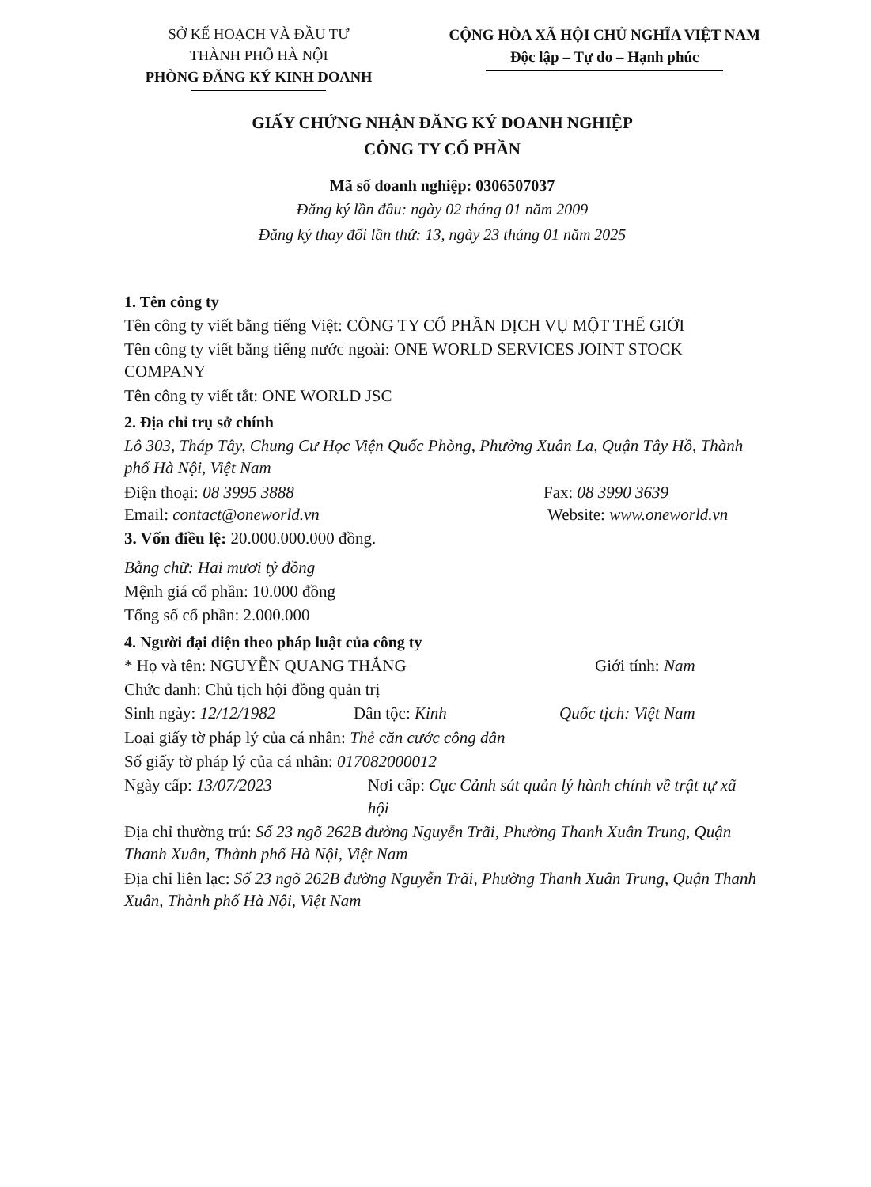SỞ KẾ HOẠCH VÀ ĐẦU TƯ
THÀNH PHỐ HÀ NỘI
PHÒNG ĐĂNG KÝ KINH DOANH
CỘNG HÒA XÃ HỘI CHỦ NGHĨA VIỆT NAM
Độc lập – Tự do – Hạnh phúc
GIẤY CHỨNG NHẬN ĐĂNG KÝ DOANH NGHIỆP
CÔNG TY CỔ PHẦN
Mã số doanh nghiệp: 0306507037
Đăng ký lần đầu: ngày 02 tháng 01 năm 2009
Đăng ký thay đổi lần thứ: 13, ngày 23 tháng 01 năm 2025
1. Tên công ty
Tên công ty viết bằng tiếng Việt: CÔNG TY CỔ PHẦN DỊCH VỤ MỘT THẾ GIỚI
Tên công ty viết bằng tiếng nước ngoài: ONE WORLD SERVICES JOINT STOCK COMPANY
Tên công ty viết tắt: ONE WORLD JSC
2. Địa chỉ trụ sở chính
Lô 303, Tháp Tây, Chung Cư Học Viện Quốc Phòng, Phường Xuân La, Quận Tây Hồ, Thành phố Hà Nội, Việt Nam
Điện thoại: 08 3995 3888 Fax: 08 3990 3639
Email: contact@oneworld.vn Website: www.oneworld.vn
3. Vốn điều lệ: 20.000.000.000 đồng.
Bằng chữ: Hai mươi tỷ đồng
Mệnh giá cổ phần: 10.000 đồng
Tổng số cổ phần: 2.000.000
4. Người đại diện theo pháp luật của công ty
* Họ và tên: NGUYỄN QUANG THẮNG Giới tính: Nam
Chức danh: Chủ tịch hội đồng quản trị
Sinh ngày: 12/12/1982 Dân tộc: Kinh Quốc tịch: Việt Nam
Loại giấy tờ pháp lý của cá nhân: Thẻ căn cước công dân
Số giấy tờ pháp lý của cá nhân: 017082000012
Ngày cấp: 13/07/2023 Nơi cấp: Cục Cảnh sát quản lý hành chính về trật tự xã hội
Địa chỉ thường trú: Số 23 ngõ 262B đường Nguyễn Trãi, Phường Thanh Xuân Trung, Quận Thanh Xuân, Thành phố Hà Nội, Việt Nam
Địa chỉ liên lạc: Số 23 ngõ 262B đường Nguyễn Trãi, Phường Thanh Xuân Trung, Quận Thanh Xuân, Thành phố Hà Nội, Việt Nam